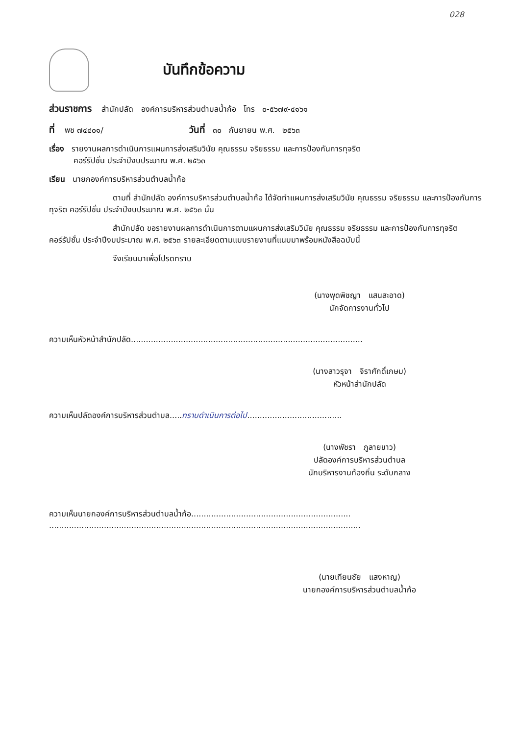028
บันทึกข้อความ
ส่วนราชการ สำนักปลัด องค์การบริหารส่วนตำบลน้ำก้อ โทร ๐-๕๖๗๙-๔๑๖๑
ที่ พช ๗๔๔๐๑/ วันที่ ๓๐ กันยายน พ.ศ. ๒๕๖๓
เรื่อง รายงานผลการดำเนินการแผนการส่งเสริมวินัย คุณธรรม จริยธรรม และการป้องกันการทุจริต
คอร์รัปชั่น ประจำปีงบประมาณ พ.ศ. ๒๕๖๓
เรียน นายกองค์การบริหารส่วนตำบลน้ำก้อ
ตามที่ สำนักปลัด องค์การบริหารส่วนตำบลน้ำก้อ ได้จัดทำแผนการส่งเสริมวินัย คุณธรรม จริยธรรม และการป้องกันการทุจริต คอร์รัปชั่น ประจำปีงบประมาณ พ.ศ. ๒๕๖๓ นั้น
สำนักปลัด ขอรายงานผลการดำเนินการตามแผนการส่งเสริมวินัย คุณธรรม จริยธรรม และการป้องกันการทุจริต คอร์รัปชั่น ประจำปีงบประมาณ พ.ศ. ๒๕๖๓ รายละเอียดตามแบบรายงานที่แนบมาพร้อมหนังสือฉบับนี้
จึงเรียนมาเพื่อโปรดทราบ
(นางพุดพิชญา แสนสะอาด)
นักจัดการงานทั่วไป
ความเห็นหัวหน้าสำนักปลัด.............................................................................................
(นางสาวรุจา จิราศักดิ์เกษม)
หัวหน้าสำนักปลัด
ความเห็นปลัดองค์การบริหารส่วนตำบล.....ทราบดำเนินการต่อไป......................................
(นางพัชรา ภูลายขาว)
ปลัดองค์การบริหารส่วนตำบล
นักบริหารงานท้องถิ่น ระดับกลาง
ความเห็นนายกองค์การบริหารส่วนตำบลน้ำก้อ................................................................
.............................................................................................................................
(นายเทียนชัย แสงหาญ)
นายกองค์การบริหารส่วนตำบลน้ำก้อ